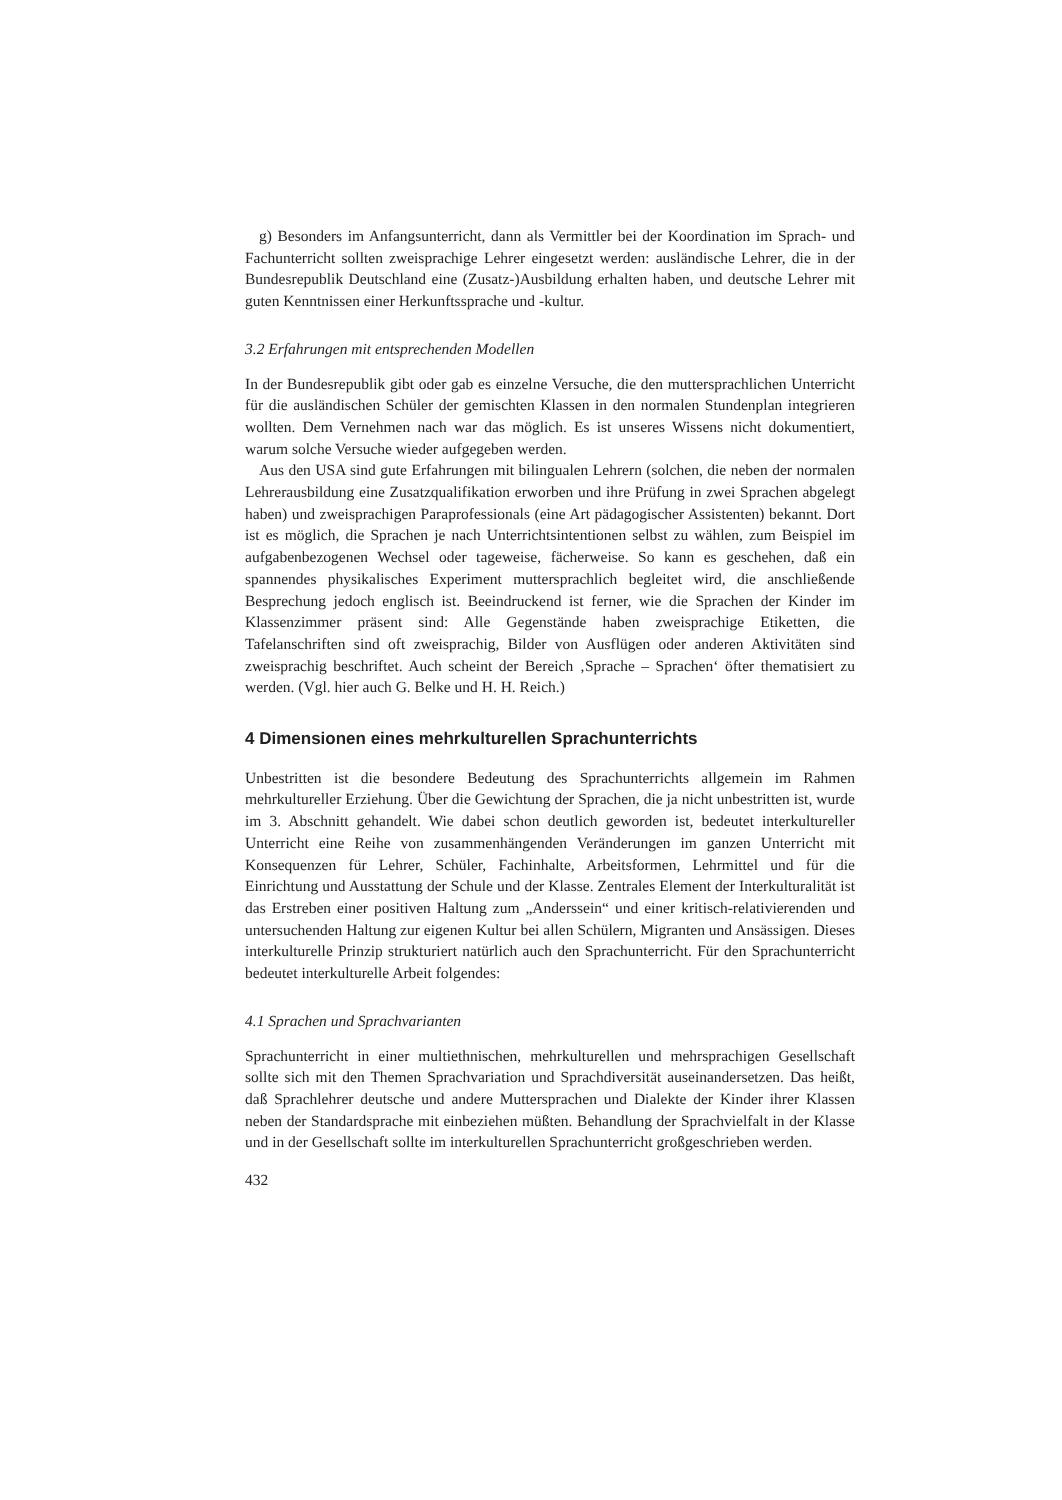g) Besonders im Anfangsunterricht, dann als Vermittler bei der Koordination im Sprach- und Fachunterricht sollten zweisprachige Lehrer eingesetzt werden: ausländische Lehrer, die in der Bundesrepublik Deutschland eine (Zusatz-)Ausbildung erhalten haben, und deutsche Lehrer mit guten Kenntnissen einer Herkunftssprache und -kultur.
3.2 Erfahrungen mit entsprechenden Modellen
In der Bundesrepublik gibt oder gab es einzelne Versuche, die den muttersprachlichen Unterricht für die ausländischen Schüler der gemischten Klassen in den normalen Stundenplan integrieren wollten. Dem Vernehmen nach war das möglich. Es ist unseres Wissens nicht dokumentiert, warum solche Versuche wieder aufgegeben werden.
Aus den USA sind gute Erfahrungen mit bilingualen Lehrern (solchen, die neben der normalen Lehrerausbildung eine Zusatzqualifikation erworben und ihre Prüfung in zwei Sprachen abgelegt haben) und zweisprachigen Paraprofessionals (eine Art pädagogischer Assistenten) bekannt. Dort ist es möglich, die Sprachen je nach Unterrichtsintentionen selbst zu wählen, zum Beispiel im aufgabenbezogenen Wechsel oder tageweise, fächerweise. So kann es geschehen, daß ein spannendes physikalisches Experiment muttersprachlich begleitet wird, die anschließende Besprechung jedoch englisch ist. Beeindruckend ist ferner, wie die Sprachen der Kinder im Klassenzimmer präsent sind: Alle Gegenstände haben zweisprachige Etiketten, die Tafelanschriften sind oft zweisprachig, Bilder von Ausflügen oder anderen Aktivitäten sind zweisprachig beschriftet. Auch scheint der Bereich ‚Sprache – Sprachen‘ öfter thematisiert zu werden. (Vgl. hier auch G. Belke und H. H. Reich.)
4 Dimensionen eines mehrkulturellen Sprachunterrichts
Unbestritten ist die besondere Bedeutung des Sprachunterrichts allgemein im Rahmen mehrkultureller Erziehung. Über die Gewichtung der Sprachen, die ja nicht unbestritten ist, wurde im 3. Abschnitt gehandelt. Wie dabei schon deutlich geworden ist, bedeutet interkultureller Unterricht eine Reihe von zusammenhängenden Veränderungen im ganzen Unterricht mit Konsequenzen für Lehrer, Schüler, Fachinhalte, Arbeitsformen, Lehrmittel und für die Einrichtung und Ausstattung der Schule und der Klasse. Zentrales Element der Interkulturalität ist das Erstreben einer positiven Haltung zum „Anderssein“ und einer kritisch-relativierenden und untersuchenden Haltung zur eigenen Kultur bei allen Schülern, Migranten und Ansässigen. Dieses interkulturelle Prinzip strukturiert natürlich auch den Sprachunterricht. Für den Sprachunterricht bedeutet interkulturelle Arbeit folgendes:
4.1 Sprachen und Sprachvarianten
Sprachunterricht in einer multiethnischen, mehrkulturellen und mehrsprachigen Gesellschaft sollte sich mit den Themen Sprachvariation und Sprachdiversität auseinandersetzen. Das heißt, daß Sprachlehrer deutsche und andere Muttersprachen und Dialekte der Kinder ihrer Klassen neben der Standardsprache mit einbeziehen müßten. Behandlung der Sprachvielfalt in der Klasse und in der Gesellschaft sollte im interkulturellen Sprachunterricht großgeschrieben werden.
432